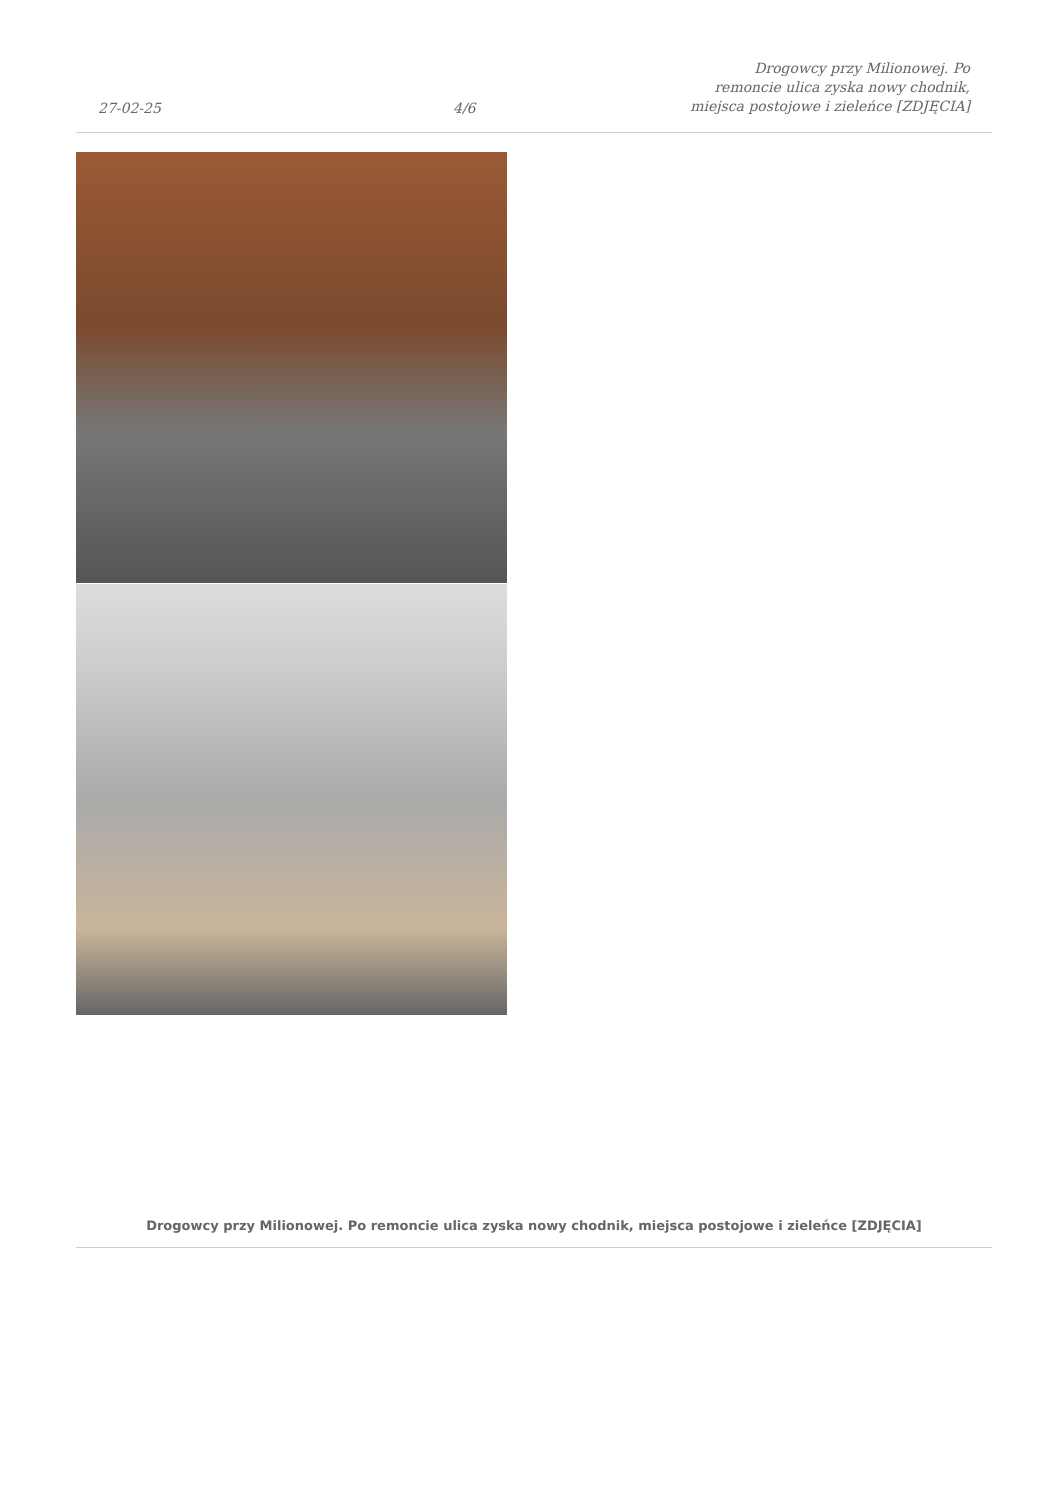27-02-25
4/6
Drogowcy przy Milionowej. Po
remoncie ulica zyska nowy chodnik,
miejsca postojowe i zieleńce [ZDJĘCIA]
Drogowcy przy Milionowej. Po remoncie ulica zyska nowy chodnik, miejsca postojowe i zieleńce [ZDJĘCIA]